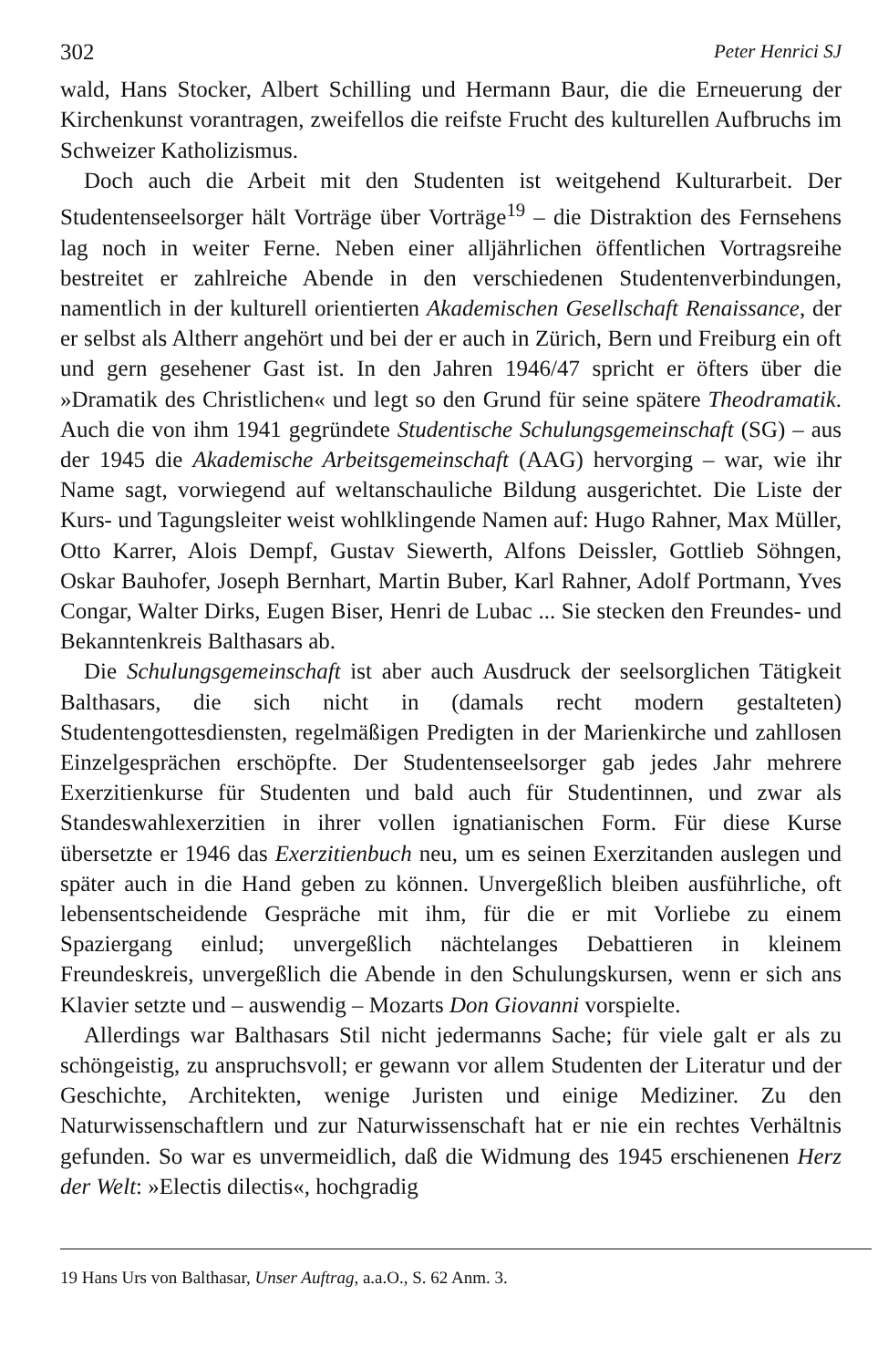302 Peter Henrici SJ
wald, Hans Stocker, Albert Schilling und Hermann Baur, die die Erneuerung der Kirchenkunst vorantragen, zweifellos die reifste Frucht des kulturellen Aufbruchs im Schweizer Katholizismus.
Doch auch die Arbeit mit den Studenten ist weitgehend Kulturarbeit. Der Studentenseelsorger hält Vorträge über Vorträge<sup>19</sup> – die Distraktion des Fernsehens lag noch in weiter Ferne. Neben einer alljährlichen öffentlichen Vortragsreihe bestreitet er zahlreiche Abende in den verschiedenen Studentenverbindungen, namentlich in der kulturell orientierten Akademischen Gesellschaft Renaissance, der er selbst als Altherr angehört und bei der er auch in Zürich, Bern und Freiburg ein oft und gern gesehener Gast ist. In den Jahren 1946/47 spricht er öfters über die »Dramatik des Christlichen« und legt so den Grund für seine spätere Theodramatik. Auch die von ihm 1941 gegründete Studentische Schulungsgemeinschaft (SG) – aus der 1945 die Akademische Arbeitsgemeinschaft (AAG) hervorging – war, wie ihr Name sagt, vorwiegend auf weltanschauliche Bildung ausgerichtet. Die Liste der Kurs- und Tagungsleiter weist wohlklingende Namen auf: Hugo Rahner, Max Müller, Otto Karrer, Alois Dempf, Gustav Siewerth, Alfons Deissler, Gottlieb Söhngen, Oskar Bauhofer, Joseph Bernhart, Martin Buber, Karl Rahner, Adolf Portmann, Yves Congar, Walter Dirks, Eugen Biser, Henri de Lubac ... Sie stecken den Freundes- und Bekanntenkreis Balthasars ab.
Die Schulungsgemeinschaft ist aber auch Ausdruck der seelsorglichen Tätigkeit Balthasars, die sich nicht in (damals recht modern gestalteten) Studentengottesdiensten, regelmäßigen Predigten in der Marienkirche und zahllosen Einzelgesprächen erschöpfte. Der Studentenseelsorger gab jedes Jahr mehrere Exerzitienkurse für Studenten und bald auch für Studentinnen, und zwar als Standeswahlexerzitien in ihrer vollen ignatianischen Form. Für diese Kurse übersetzte er 1946 das Exerzitienbuch neu, um es seinen Exerzitanden auslegen und später auch in die Hand geben zu können. Unvergeßlich bleiben ausführliche, oft lebensentscheidende Gespräche mit ihm, für die er mit Vorliebe zu einem Spaziergang einlud; unvergeßlich nächtelanges Debattieren in kleinem Freundeskreis, unvergeßlich die Abende in den Schulungskursen, wenn er sich ans Klavier setzte und – auswendig – Mozarts Don Giovanni vorspielte.
Allerdings war Balthasars Stil nicht jedermanns Sache; für viele galt er als zu schöngeistig, zu anspruchsvoll; er gewann vor allem Studenten der Literatur und der Geschichte, Architekten, wenige Juristen und einige Mediziner. Zu den Naturwissenschaftlern und zur Naturwissenschaft hat er nie ein rechtes Verhältnis gefunden. So war es unvermeidlich, daß die Widmung des 1945 erschienenen Herz der Welt: »Electis dilectis«, hochgradig
19 Hans Urs von Balthasar, Unser Auftrag, a.a.O., S. 62 Anm. 3.